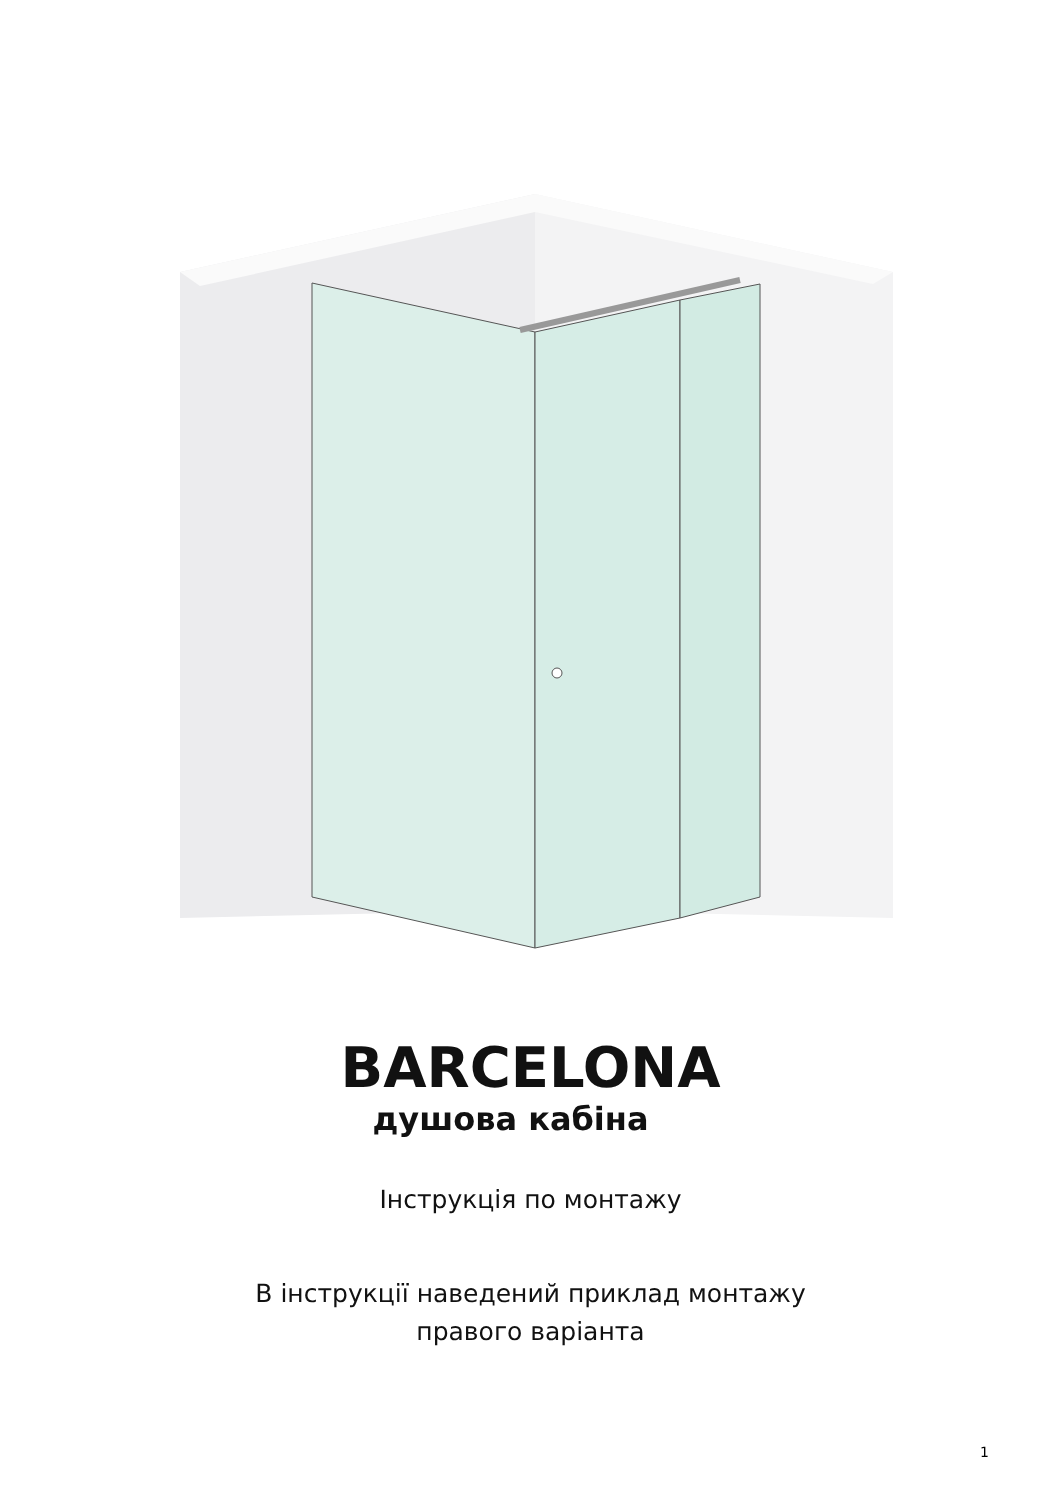BARCELONA
душова кабіна
Інструкція по монтажу
В інструкції наведений приклад монтажу
правого варіанта
1